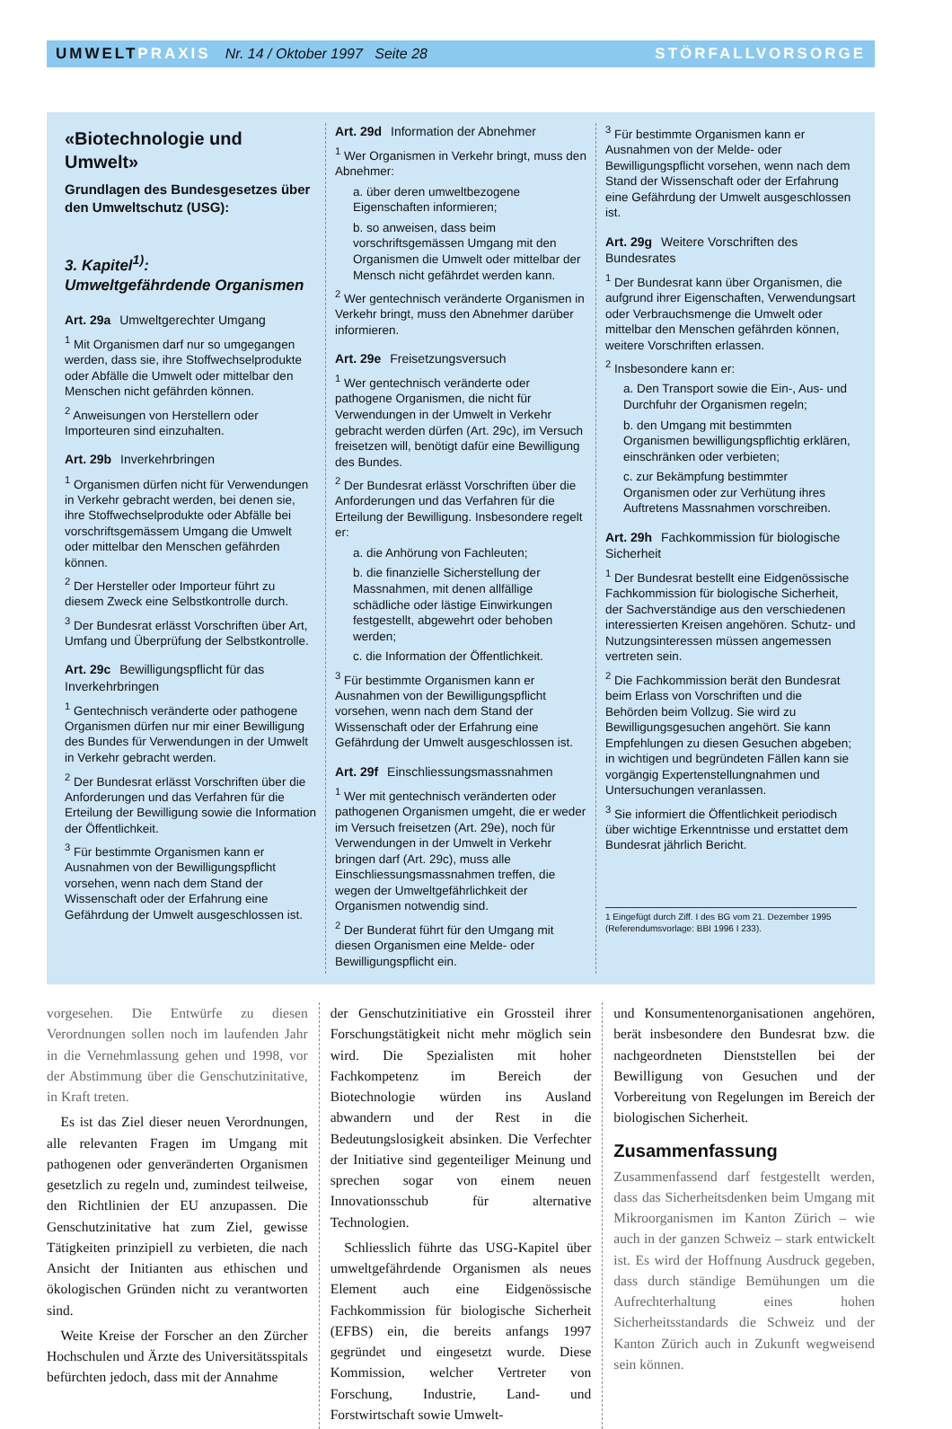UMWELT PRAXIS Nr. 14 / Oktober 1997 Seite 28 STÖRFALLVORSORGE
«Biotechnologie und Umwelt»
Grundlagen des Bundesgesetzes über den Umweltschutz (USG):
3. Kapitel<sup>1)</sup>:
Umweltgefährdende Organismen
Art. 29a Umweltgerechter Umgang
<sup>1</sup> Mit Organismen darf nur so umgegangen werden, dass sie, ihre Stoffwechselprodukte oder Abfälle die Umwelt oder mittelbar den Menschen nicht gefährden können.
<sup>2</sup> Anweisungen von Herstellern oder Importeuren sind einzuhalten.
Art. 29b Inverkehrbringen
<sup>1</sup> Organismen dürfen nicht für Verwendungen in Verkehr gebracht werden, bei denen sie, ihre Stoffwechselprodukte oder Abfälle bei vorschriftsgemässem Umgang die Umwelt oder mittelbar den Menschen gefährden können.
<sup>2</sup> Der Hersteller oder Importeur führt zu diesem Zweck eine Selbstkontrolle durch.
<sup>3</sup> Der Bundesrat erlässt Vorschriften über Art, Umfang und Überprüfung der Selbstkontrolle.
Art. 29c Bewilligungspflicht für das Inverkehrbringen
<sup>1</sup> Gentechnisch veränderte oder pathogene Organismen dürfen nur mir einer Bewilligung des Bundes für Verwendungen in der Umwelt in Verkehr gebracht werden.
<sup>2</sup> Der Bundesrat erlässt Vorschriften über die Anforderungen und das Verfahren für die Erteilung der Bewilligung sowie die Information der Öffentlichkeit.
<sup>3</sup> Für bestimmte Organismen kann er Ausnahmen von der Bewilligungspflicht vorsehen, wenn nach dem Stand der Wissenschaft oder der Erfahrung eine Gefährdung der Umwelt ausgeschlossen ist.
Art. 29d Information der Abnehmer
<sup>1</sup> Wer Organismen in Verkehr bringt, muss den Abnehmer:
a. über deren umweltbezogene Eigenschaften informieren;
b. so anweisen, dass beim vorschriftsgemässen Umgang mit den Organismen die Umwelt oder mittelbar der Mensch nicht gefährdet werden kann.
<sup>2</sup> Wer gentechnisch veränderte Organismen in Verkehr bringt, muss den Abnehmer darüber informieren.
Art. 29e Freisetzungsversuch
<sup>1</sup> Wer gentechnisch veränderte oder pathogene Organismen, die nicht für Verwendungen in der Umwelt in Verkehr gebracht werden dürfen (Art. 29c), im Versuch freisetzen will, benötigt dafür eine Bewilligung des Bundes.
<sup>2</sup> Der Bundesrat erlässt Vorschriften über die Anforderungen und das Verfahren für die Erteilung der Bewilligung. Insbesondere regelt er:
a. die Anhörung von Fachleuten;
b. die finanzielle Sicherstellung der Massnahmen, mit denen allfällige schädliche oder lästige Einwirkungen festgestellt, abgewehrt oder behoben werden;
c. die Information der Öffentlichkeit.
<sup>3</sup> Für bestimmte Organismen kann er Ausnahmen von der Bewilligungspflicht vorsehen, wenn nach dem Stand der Wissenschaft oder der Erfahrung eine Gefährdung der Umwelt ausgeschlossen ist.
Art. 29f Einschliessungsmassnahmen
<sup>1</sup> Wer mit gentechnisch veränderten oder pathogenen Organismen umgeht, die er weder im Versuch freisetzen (Art. 29e), noch für Verwendungen in der Umwelt in Verkehr bringen darf (Art. 29c), muss alle Einschliessungsmassnahmen treffen, die wegen der Umweltgefährlichkeit der Organismen notwendig sind.
<sup>2</sup> Der Bunderat führt für den Umgang mit diesen Organismen eine Melde- oder Bewilligungspflicht ein.
<sup>3</sup> Für bestimmte Organismen kann er Ausnahmen von der Melde- oder Bewilligungspflicht vorsehen, wenn nach dem Stand der Wissenschaft oder der Erfahrung eine Gefährdung der Umwelt ausgeschlossen ist.
Art. 29g Weitere Vorschriften des Bundesrates
<sup>1</sup> Der Bundesrat kann über Organismen, die aufgrund ihrer Eigenschaften, Verwendungsart oder Verbrauchsmenge die Umwelt oder mittelbar den Menschen gefährden können, weitere Vorschriften erlassen.
<sup>2</sup> Insbesondere kann er:
a. Den Transport sowie die Ein-, Aus- und Durchfuhr der Organismen regeln;
b. den Umgang mit bestimmten Organismen bewilligungspflichtig erklären, einschränken oder verbieten;
c. zur Bekämpfung bestimmter Organismen oder zur Verhütung ihres Auftretens Massnahmen vorschreiben.
Art. 29h Fachkommission für biologische Sicherheit
<sup>1</sup> Der Bundesrat bestellt eine Eidgenössische Fachkommission für biologische Sicherheit, der Sachverständige aus den verschiedenen interessierten Kreisen angehören. Schutz- und Nutzungsinteressen müssen angemessen vertreten sein.
<sup>2</sup> Die Fachkommission berät den Bundesrat beim Erlass von Vorschriften und die Behörden beim Vollzug. Sie wird zu Bewilligungsgesuchen angehört. Sie kann Empfehlungen zu diesen Gesuchen abgeben; in wichtigen und begründeten Fällen kann sie vorgängig Expertenstellungnahmen und Untersuchungen veranlassen.
<sup>3</sup> Sie informiert die Öffentlichkeit periodisch über wichtige Erkenntnisse und erstattet dem Bundesrat jährlich Bericht.
1 Eingefügt durch Ziff. I des BG vom 21. Dezember 1995 (Referendumsvorlage: BBI 1996 I 233).
vorgesehen. Die Entwürfe zu diesen Verordnungen sollen noch im laufenden Jahr in die Vernehmlassung gehen und 1998, vor der Abstimmung über die Genschutzinitative, in Kraft treten.
 Es ist das Ziel dieser neuen Verordnungen, alle relevanten Fragen im Umgang mit pathogenen oder genveränderten Organismen gesetzlich zu regeln und, zumindest teilweise, den Richtlinien der EU anzupassen. Die Genschutzinitative hat zum Ziel, gewisse Tätigkeiten prinzipiell zu verbieten, die nach Ansicht der Initianten aus ethischen und ökologischen Gründen nicht zu verantworten sind.
 Weite Kreise der Forscher an den Zürcher Hochschulen und Ärzte des Universitätsspitals befürchten jedoch, dass mit der Annahme
der Genschutzinitiative ein Grossteil ihrer Forschungstätigkeit nicht mehr möglich sein wird. Die Spezialisten mit hoher Fachkompetenz im Bereich der Biotechnologie würden ins Ausland abwandern und der Rest in die Bedeutungslosigkeit absinken. Die Verfechter der Initiative sind gegenteiliger Meinung und sprechen sogar von einem neuen Innovationsschub für alternative Technologien.
 Schliesslich führte das USG-Kapitel über umweltgefährdende Organismen als neues Element auch eine Eidgenössische Fachkommission für biologische Sicherheit (EFBS) ein, die bereits anfangs 1997 gegründet und eingesetzt wurde. Diese Kommission, welcher Vertreter von Forschung, Industrie, Land- und Forstwirtschaft sowie Umwelt-
und Konsumentenorganisationen angehören, berät insbesondere den Bundesrat bzw. die nachgeordneten Dienststellen bei der Bewilligung von Gesuchen und der Vorbereitung von Regelungen im Bereich der biologischen Sicherheit.
Zusammenfassung
Zusammenfassend darf festgestellt werden, dass das Sicherheitsdenken beim Umgang mit Mikroorganismen im Kanton Zürich – wie auch in der ganzen Schweiz – stark entwickelt ist. Es wird der Hoffnung Ausdruck gegeben, dass durch ständige Bemühungen um die Aufrechterhaltung eines hohen Sicherheitsstandards die Schweiz und der Kanton Zürich auch in Zukunft wegweisend sein können.